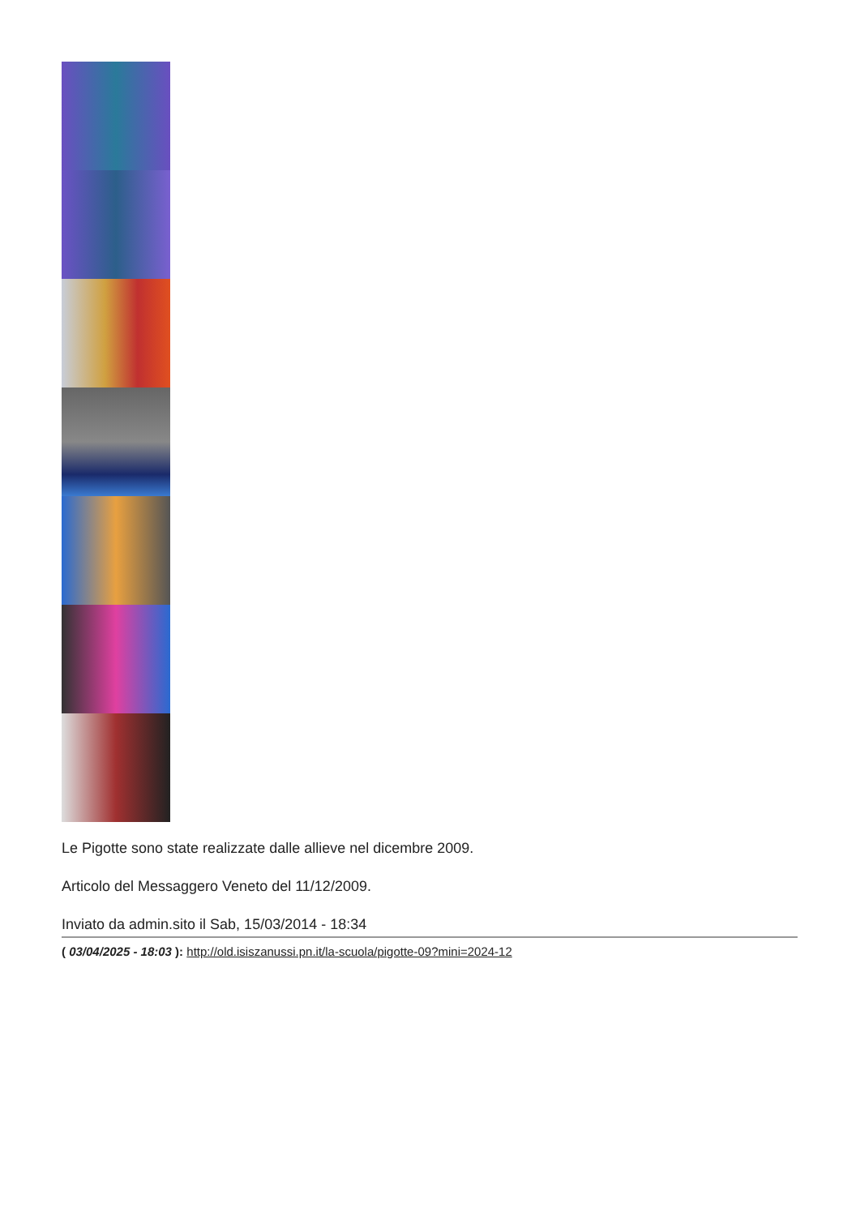Le Pigotte sono state realizzate dalle allieve nel dicembre 2009.
Articolo del Messaggero Veneto del 11/12/2009.
Inviato da admin.sito il Sab, 15/03/2014 - 18:34
( 03/04/2025 - 18:03 ): http://old.isiszanussi.pn.it/la-scuola/pigotte-09?mini=2024-12